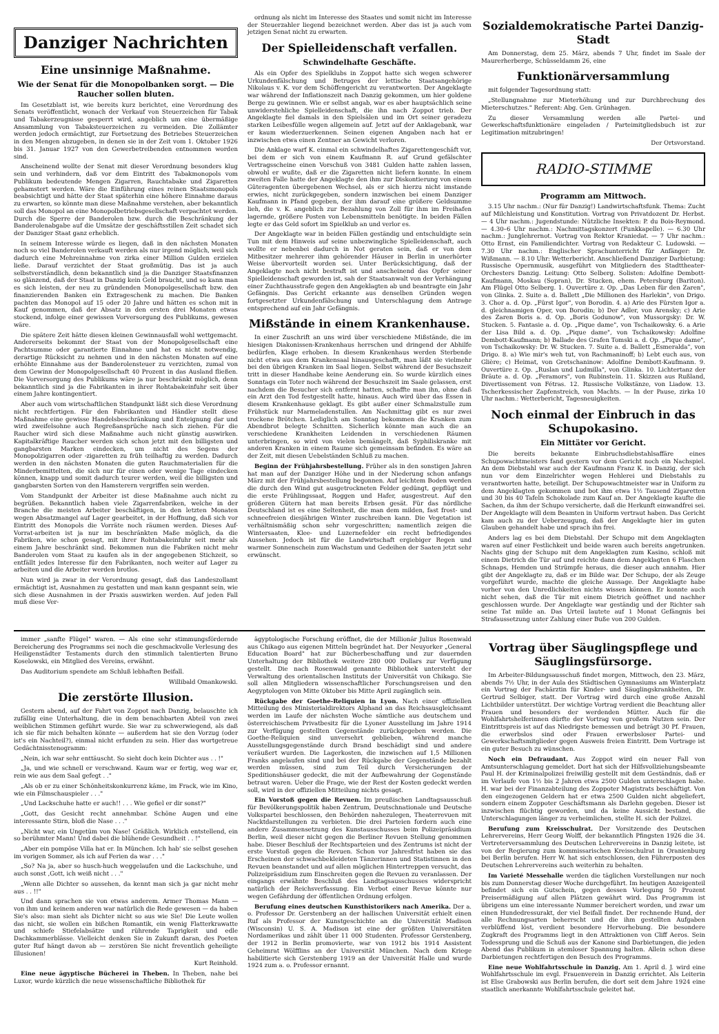Danziger Nachrichten
Eine unsinnige Maßnahme.
Wie der Senat für die Monopolbanken sorgt. — Die Raucher sollen bluten.
Im Gesetzblatt ist, wie bereits kurz berichtet, eine Verordnung des Senats veröffentlicht, wonach der Verkauf von Steuerzeichen für Tabak und Tabakerzeugnisse gesperrt wird, angeblich um eine übermäßige Ansammlung von Tabaksteuerzeichen zu vermeiden. Die Zollämter werden jedoch ermächtigt, zur Fortsetzung des Betriebes Steuerzeichen in den Mengen abzugeben, in denen sie in der Zeit vom 1. Oktober 1926 bis 31. Januar 1927 von den Gewerbetreibenden entnommen worden sind.
Anscheinend wollte der Senat mit dieser Verordnung besonders klug sein und verhindern, daß vor dem Eintritt des Tabakmonopols vom Publikum bedeutende Mengen Zigarren, Rauchtabake und Zigaretten gehamstert werden. Wäre die Einführung eines reinen Staatsmonopols beabsichtigt und hätte der Staat späterhin eine höhere Einnahme daraus zu erwarten, so könnte man diese Maßnahme verstehen, aber bekanntlich soll das Monopol an eine Monopolbetriebsgesellschaft verpachtet werden. Durch die Sperre der Banderolen bzw. durch die Beschränkung der Banderolenabgabe auf die Umsätze der geschäftsstillen Zeit schadet sich der Danziger Staat ganz erheblich.
In seinem Interesse würde es liegen, daß in den nächsten Monaten noch so viel Banderolen verkauft werden als nur irgend möglich, weil sich dadurch eine Mehreinnahme von zirka einer Million Gulden erzielen ließe. Darauf verzichtet der Staat großmütig. Das ist ja auch selbstverständlich, denn bekanntlich sind ja die Danziger Staatsfinanzen so glänzend, daß der Staat in Danzig kein Geld braucht, und so kann man es sich leisten, der neu zu gründenden Monopolgesellschaft bzw. den finanzierenden Banken ein Extrageschenk zu machen. Die Banken pachten das Monopol auf 15 oder 20 Jahre und hätten es schon mit in Kauf genommen, daß der Absatz in den ersten drei Monaten etwas stockend, infolge einer gewissen Vorversorgung des Publikums, gewesen wäre.
Die spätere Zeit hätte diesen kleinen Gewinnausfall wohl wettgemacht. Andererseits bekommt der Staat von der Monopolgesellschaft eine Pachtsumme oder garantierte Einnahme und hat es nicht notwendig, derartige Rücksicht zu nehmen und in den nächsten Monaten auf eine erhöhte Einnahme aus der Banderolensteuer zu verzichten, zumal von dem Gewinn der Monopolgesellschaft 40 Prozent in das Ausland fließen. Die Vorversorgung des Publikums wäre ja nur beschränkt möglich, denn bekanntlich sind ja die Fabrikanten in ihrer Rohtabakeinfuhr seit über einem Jahre kontingentiert.
Aber auch vom wirtschaftlichen Standpunkt läßt sich diese Verordnung nicht rechtfertigen. Für den Fabrikanten und Händler stellt diese Maßnahme eine gewisse Handelsbeschränkung und Enteignung dar und wird zweifelsohne auch Regreßansprüche nach sich ziehen. Für die Raucher wird sich diese Maßnahme auch nicht günstig auswirken. Kapitalkräftige Raucher werden sich schon jetzt mit den billigsten und gangbarsten Marken eindecken, um nicht des Segens der Monopolzigarren oder -zigaretten zu früh teilhaftig zu werden. Dadurch werden in den nächsten Monaten die guten Rauchmaterialien für die Minderbemittelten, die sich nur für einen oder wenige Tage eindecken können, knapp und somit dadurch teurer werden, weil die billigsten und gangbarsten Sorten von den Hamsterern vergriffen sein werden.
Vom Standpunkt der Arbeiter ist diese Maßnahme auch nicht zu begrüßen. Bekanntlich haben viele Zigarrenfabriken, welche in der Branche die meisten Arbeiter beschäftigen, in den letzten Monaten wegen Absatzmangel auf Lager gearbeitet, in der Hoffnung, daß sich vor Eintritt des Monopols die Vorräte noch räumen werden. Dieses Auf-Vorrat-arbeiten ist ja nur im beschränkten Maße möglich, da die Fabriken, wie schon gesagt, mit ihrer Rohtabakeinfuhr seit mehr als einem Jahre beschränkt sind. Bekommen nun die Fabriken nicht mehr Banderolen vom Staat zu kaufen als in der angegebenen Stichzeit, so entfällt jedes Interesse für den Fabrikanten, noch weiter auf Lager zu arbeiten und die Arbeiter werden brotlos.
Nun wird ja zwar in der Verordnung gesagt, daß das Landeszollamt ermächtigt ist, Ausnahmen zu gestatten und man kann gespannt sein, wie sich diese Ausnahmen in der Praxis auswirken werden. Auf jeden Fall muß diese Ver-
ordnung als nicht im Interesse des Staates und somit nicht im Interesse der Steuerzahler liegend bezeichnet werden. Aber das ist ja auch vom jetzigen Senat nicht zu erwarten.
Der Spielleidenschaft verfallen.
Schwindelhafte Geschäfte.
Als ein Opfer des Spielklubs in Zoppot hatte sich wegen schwerer Urkundenfälschung und Betruges der lettische Staatsangehörige Nikolaus v. K. vor dem Schöffengericht zu verantworten. Der Angeklagte war während der Inflationszeit nach Danzig gekommen, um hier goldene Berge zu gewinnen. Wie er selbst angab, war es aber hauptsächlich seine unwiderstehliche Spielleidenschaft, die ihn nach Zoppot trieb. Der Angeklagte fiel damals in den Spielsälen und im Ort seiner geradezu starken Leibesfülle wegen allgemein auf. Jetzt auf der Anklagebank, war er kaum wiederzuerkennen. Seinen eigenen Angaben nach hat er inzwischen etwa einen Zentner an Gewicht verloren.
Die Anklage warf K. einmal ein schwindelhaftes Zigarettengeschäft vor, bei dem er sich von einem Kaufmann R. auf Grund gefälschter Vertragsscheine einen Vorschuß von 3481 Gulden hatte zahlen lassen, obwohl er wußte, daß er die Zigaretten nicht liefern konnte. In einem zweiten Falle hatte der Angeklagte den ihm zur Diskontierung von einem Güteragenten übergebenen Wechsel, als er sich hierzu nicht imstande erwies, nicht zurückgegeben, sondern inzwischen bei einem Danziger Kaufmann in Pfand gegeben, der ihm darauf eine größere Geldsumme lieh, die v. K. angeblich zur Bezahlung von Zoll für ihm im Freihafen lagernde, größere Posten von Lebensmitteln benötigte. In beiden Fällen legte er das Geld sofort im Spielklub an und verlor es.
Der Angeklagte war in beiden Fällen geständig und entschuldigte sein Tun mit dem Hinweis auf seine unbezwingliche Spielleidenschaft, auch wollte er nebenbei dadurch in Not geraten sein, daß er von dem Mitbesitzer mehrerer ihm gehörender Häuser in Berlin in unerhörter Weise übervorteilt worden sei. Unter Berücksichtigung, daß der Angeklagte noch nicht bestraft ist und anscheinend das Opfer seiner Spielleidenschaft geworden ist, sah der Staatsanwalt von der Verhängung einer Zuchthausstrafe gegen den Angeklagten ab und beantragte ein Jahr Gefängnis. Das Gericht erkannte aus denselben Gründen wegen fortgesetzter Urkundenfälschung und Unterschlagung dem Antrage entsprechend auf ein Jahr Gefängnis.
Mißstände in einem Krankenhause.
In einer Zuschrift an uns wird über verschiedene Mißstände, die im hiesigen Diakonissen-Krankenhaus herrschen und dringend der Abhilfe bedürfen, Klage erhoben. In diesem Krankenhaus werden Sterbende nicht etwa aus dem Krankensaal hinausgeschafft, man läßt sie vielmehr bei den übrigen Kranken im Saal liegen. Selbst während der Besuchszeit tritt in dieser Handhabe keine Aenderung ein. So wurde kürzlich eines Sonntags ein Toter noch während der Besuchszeit im Saale gelassen, erst nachdem die Besucher sich entfernt hatten, schaffte man ihn, ohne daß ein Arzt den Tod festgestellt hatte, hinaus. Auch wird über das Essen in diesem Krankenhause geklagt. Es gibt außer einer Schmalzstulle zum Frühstück nur Marmeladenstullen. Am Nachmittag gibt es nur zwei trockene Brötchen. Lediglich am Sonntag bekommen die Kranken zum Abendbrot belegte Schnitten. Sicherlich könnte man auch die an verschiedene Krankheiten Leidenden in verschiedenen Räumen unterbringen, so wird von vielen bemängelt, daß Syphiliskranke mit anderen Kranken in einem Raume sich gemeinsam befinden. Es wäre an der Zeit, mit diesen Uebelständen Schluß zu machen.
Beginn der Frühjahrsbestellung. Früher als in den sonstigen Jahren hat man auf der Danziger Höhe und in der Niederung schon anfangs März mit der Frühjahrsbestellung begonnen. Auf leichtem Boden werden die durch den Wind gut ausgetrockneten Felder gedüngt, gepflügt und die erste Frühlingssaat, Roggen und Hafer, ausgestreut. Auf den größeren Gütern hat man bereits Erbsen gesät. Für das nördliche Deutschland ist es eine Seltenheit, die man dem milden, fast frost- und schneefreien diesjährigen Winter zuschreiben kann. Die Vegetation ist verhältnismäßig schon sehr vorgeschritten; namentlich zeigen die Wintersaaten, Klee- und Luzernefelder ein recht befriedigendes Aussehen. Jedoch ist für die Landwirtschaft ergiebiger Regen und warmer Sonnenschein zum Wachstum und Gedeihen der Saaten jetzt sehr erwünscht.
Sozialdemokratische Partei Danzig-Stadt
Am Donnerstag, dem 25. März, abends 7 Uhr, findet im Saale der Maurerherberge, Schüsseldamm 26, eine
Funktionärversammlung
mit folgender Tagesordnung statt:
„Stellungnahme zur Mieterhöhung und zur Durchbrechung des Mieterschutzes." Referent: Abg. Gen. Grünhagen.
Zu dieser Versammlung werden alle Partei- und Gewerkschaftsfunktionäre eingeladen / Parteimitgliedsbuch ist zur Legitimation mitzubringen!
Der Ortsvorstand.
RADIO-STIMME
Programm am Mittwoch.
3.15 Uhr nachm.: (Nur für Danzig!) Landwirtschaftsfunk. Thema: Zucht auf Milchleistung und Konstitution. Vortrag von Privatdozent Dr. Herbst. — 4 Uhr nachm.: Jugendstunde: Nützliche Insekten: P. du Bois-Reymond. — 4.30–6 Uhr nachm.: Nachmittagskonzert (Funkkapelle). — 6.30 Uhr nachm.: Junglehrernot. Vortrag von Rektor Kraniedat. — 7 Uhr nachm.: Otto Ernst, ein Familiendichter. Vortrag von Redakteur C. Ludowski. — 7.30 Uhr nachm.: Englischer Sprachunterricht für Anfänger: Dr. Wißmann. — 8.10 Uhr: Wetterbericht. Anschließend Danziger Darbietung: Russische Opernmusik, ausgeführt von Mitgliedern des Stadttheater-Orchesters Danzig. Leitung: Otto Selberg. Solisten: Adolfine Dembott-Kaufmann, Moskau (Sopran), Dr. Stucken, ehem. Petersburg (Bariton). Am Flügel Otto Selberg. 1. Ouvertüre z. Op. „Das Leben für den Zaren", von Glinka. 2. Suite a. d. Ballett „Die Millionen des Harlekin", von Drigo. 3. Chor a. d. Op. „Fürst Igor", von Borodin. 4. a) Arie des Fürsten Igor a. d. gleichnamigen Oper, von Borodin; b) Der Adler, von Arensky; c) Arie des Zaren Boris a. d. Op. „Boris Godunow", von Mussorgsky: Dr. W. Stucken. 5. Fantasie a. d. Op. „Pique dame", von Tschaikowsky. 6. a Arie der Lisa Bild a. d. Op. „Pique dame", von Tschaikowsky: Adolfine Dembott-Kaufmann; b) Ballade des Grafen Tomski a. d. Op. „Pique dame", von Tschaikowsky: Dr. W. Stucken. 7. Suite a. d. Ballett „Esmeralda", von Drigo. 8. a) Wie mir's weh tut, von Rachmaninoff; b) Lebt euch aus, von Glière; c) Heimat, von Gretschaninow: Adolfine Dembott-Kaufmann. 9. Ouvertüre z. Op. „Ruslan und Ludmilla", von Glinka. 10. Lichtertanz der Bräute a. d. Op. „Feramors", von Rubinstein. 11. Skizzen aus Rußland, Divertissement von Fétras. 12. Russische Volkstänze, von Liadow. 13. Tscherkessischer Zapfenstreich, von Machts. — In der Pause, zirka 10 Uhr nachm.: Wetterbericht, Tagesneuigkeiten.
Noch einmal der Einbruch in das Schupokasino.
Ein Mittäter vor Gericht.
Die bereits bekannte Einbruchsdiebstahlsaffäre eines Schupowachtmeisters fand gestern vor dem Gericht noch ein Nachspiel. An dem Diebstahl war auch der Kaufmann Franz K. in Danzig, der sich nun vor dem Einzelrichter wegen Hehlerei und Diebstahls zu verantworten hatte, beteiligt. Der Schupowachtmeister war in Uniform zu dem Angeklagten gekommen und bot ihm etwa 1½ Tausend Zigaretten und 30 bis 40 Tafeln Schokolade zum Kauf an. Der Angeklagte kaufte die Sachen, da ihm der Schupo versicherte, daß die Herkunft einwandfrei sei. Der Angeklagte will dem Beamten in Uniform vertraut haben. Das Gericht kam auch zu der Ueberzeugung, daß der Angeklagte hier im guten Glauben gehandelt habe und sprach ihn frei.
Anders lag es bei dem Diebstahl. Der Schupo mit dem Angeklagten waren auf einer Festlichkeit und beide waren auch bereits angetrunken. Nachts ging der Schupo mit dem Angeklagten zum Kasino, schloß mit einem Dietrich die Tür auf und reichte dann dem Angeklagten 6 Flaschen Schnaps, Hemden und Strümpfe heraus, die dieser auch annahm. Hier gibt der Angeklagte zu, daß er im Bilde war. Der Schupo, der als Zeuge vorgeführt wurde, machte die gleiche Aussage. Der Angeklagte habe vorher von den Unredlichkeiten nichts wissen können. Er konnte auch nicht sehen, daß die Tür mit einem Dietrich geöffnet und nachher geschlossen wurde. Der Angeklagte war geständig und der Richter sah seine Tat milde an. Das Urteil lautete auf 1 Monat Gefängnis bei Strafaussetzung unter Zahlung einer Buße von 200 Gulden.
immer „sanfte Flügel" waren. — Als eine sehr stimmungsfördernde Bereicherung des Programms sei noch die geschmackvolle Verlesung des Heiligenstädter Testaments durch den stimmlich talentierten Bruno Koselowski, ein Mitglied des Vereins, erwähnt.
Das Auditorium spendete am Schluß lebhaften Beifall.
Willibald Omankowski.
Die zerstörte Illusion.
Gestern abend, auf der Fahrt von Zoppot nach Danzig, belauschte ich zufällig eine Unterhaltung, die in dem benachbarten Abteil von zwei weiblichen Stimmen geführt wurde. Sie war zu schwerwiegend, als daß ich sie für mich behalten könnte — außerdem hat sie den Vorzug (oder ist's ein Nachteil?), einmal nicht erfunden zu sein. Hier das wortgetreue Gedächtnisstenogramm:
„Nein, ich war sehr enttäuscht. So sieht doch kein Dichter aus . . !"
„Ja, und wie schnell er verschwand. Kaum war er fertig, weg war er, rein wie aus dem Saal gefegt . ."
„Als ob er zu einer Schönheitskonkurrenz käme, im Frack, wie im Kino, wie ein Filmschauspieler . . ."
„Und Lackschuhe hatte er auch!! . . . Wie gefiel er dir sonst?"
„Gott, das Gesicht recht annehmbar. Schöne Augen und eine interessante Stirn, bloß die Nase . . ."
„Nicht war, ein Ungetüm von Nase! Gräßlich. Wirklich entstellend, ein so berühmter Mann! Und dabei die blühende Gesundheit . . !"
„Aber ein pompöse Villa hat er. In München. Ich hab' sie selbst gesehen im vorigen Sommer, als ich auf Ferien da war . . ."
„So? Na ja, aber so husch-huch weggelaufen und die Lackschuhe, und auch sonst ‚Gott, ich weiß nicht . . ."
„Wenn alle Dichter so aussehen, da kennt man sich ja gar nicht mehr aus . . !!"
Und dann sprachen sie von etwas anderem. Armer Thomas Mann — von ihm und keinem anderen war natürlich die Rede gewesen — da haben Sie's also: man sieht als Dichter nicht so aus wie Sie! Die Leute wollen das nicht, sie wollen ein bißchen Romantik, ein wenig Flatterkrawatte und schiefe Stiefelabsätze und rührende Taprigkeit und edle Dachkammerblässe. Vielleicht denken Sie in Zukunft daran, des Poeten guter Ruf hängt davon ab — zerstören Sie nicht freventlich geheiligte Illusionen!
Kurt Reinhold.
Eine neue ägyptische Bücherei in Theben. In Theben, nahe bei Luxor, wurde kürzlich die neue wissenschaftliche Bibliothek für
ägyptologische Forschung eröffnet, die der Millionär Julius Rosenwald aus Chikago aus eigenen Mitteln begründet hat. Der Neuyorker „General Education Board" hat zur Bücherbeschaffung und zur dauernden Unterhaltung der Bibliothek weitere 280 000 Dollars zur Verfügung gestellt. Die nach Rosenwald genannte Bibliothek untersteht der Verwaltung des orientalischen Instituts der Universität von Chikago. Sie soll allen Mitgliedern wissenschaftlicher Forschungsreisen und den Aegyptologen von Mitte Oktober bis Mitte April zugänglich sein.
Rückgabe der Goethe-Reliquien in Lyon. Nach einer offiziellen Mitteilung des Ministerialdirektors Alphand an das Reichsausgleichsamt werden im Laufe der nächsten Woche sämtliche aus deutschem und österreichischem Privatbesitz für die Lyoner Ausstellung im Jahre 1914 zur Verfügung gestellten Gegenstände zurückgegeben werden. Die Goethe-Reliquien sind unversehrt geblieben, während manche Ausstellungsgegenstände durch Brand beschädigt sind und andere veräußert wurden. Die Lagerkosten, die inzwischen auf 1,5 Millionen Franks angelaufen sind und bei der Rückgabe der Gegenstände bezahlt werden müssen, sind zum Teil durch Versicherungen der Speditionshäuser gedeckt, die mit der Aufbewahrung der Gegenstände betraut waren. Ueber die Frage, wie der Rest der Kosten gedeckt werden soll, wird in der offiziellen Mitteilung nichts gesagt.
Ein Vorstoß gegen die Revuen. Im preußischen Landtagsausschuß für Bevölkerungspolitik haben Zentrum, Deutschnationale und Deutsche Volkspartei beschlossen, den Behörden nahezulegen, Theaterrevuen mit Nacktdarstellungen zu verbieten. Die drei Parteien fordern auch eine andere Zusammensetzung des Kunstausschusses beim Polizeipräsidium Berlin, weil dieser nicht gegen die Berliner Revuen Stellung genommen habe. Dieser Beschluß der Rechtsparteien und des Zentrums ist nicht der erste Vorstoß gegen die Revuen. Schon vor Jahresfrist haben sie das Erscheinen der schwachbekleideten Tänzerinnen und Statistinnen in den Revuen beanstandet und auf allen möglichen Hintertreppen versucht, das Polizeipräsidium zum Einschreiten gegen die Revuen zu veranlassen. Der eingangs erwähnte Beschluß des Landtagsausschusses widerspricht natürlich der Reichsverfassung. Ein Verbot einer Revue könnte nur wegen Gefährdung der öffentlichen Ordnung erfolgen.
Berufung eines deutschen Kunsthistorikers nach Amerika. Der a. o. Professor Dr. Gerstenberg an der hallischen Universität erhielt einen Ruf als Professor der Kunstgeschichte an die Universität Madison (Wisconsin) U. S. A. Madison ist eine der größten Universitäten Nordamerikas und zählt über 11 000 Studenten. Professor Gerstenberg, der 1912 in Berlin promovierte, war von 1912 bis 1914 Assistent Geheimrat Wölfflins an der Universität München. Nach dem Kriege habilitierte sich Gerstenberg 1919 an der Universität Halle und wurde 1924 zum a. o. Professor ernannt.
Vortrag über Säuglingspflege und Säuglingsfürsorge.
Im Arbeiter-Bildungsausschuß findet morgen, Mittwoch, den 23. März, abends 7½ Uhr, in der Aula des Städtischen Gymnasiums am Winterplatz ein Vortrag der Fachärztin für Kinder- und Säuglingskrankheiten, Dr. Gertrud Selbiger, statt. Der Vortrag wird durch eine große Anzahl Lichtbilder unterstützt. Der wichtige Vortrag verdient die Beachtung aller Frauen und besonders der werdenden Mütter. Auch für die Wohlfahrtshelferinnen dürfte der Vortrag von großem Nutzen sein. Der Eintrittspreis ist auf das Niedrigste bemessen und beträgt 30 Pf. Frauen, die erwerbslos sind oder Frauen erwerbsloser Partei- und Gewerkschaftsmitglieder gegen Ausweis freien Eintritt. Dem Vortrage ist ein guter Besuch zu wünschen.
Noch ein Defraudant. Aus Zoppot wird ein neuer Fall von Amtsunterschlagung gemeldet. Dort hat sich der Hilfsvollziehungsbeamte Paul H. der Kriminalpolizei freiwillig gestellt mit dem Geständnis, daß er im Verlaufe von 1½ bis 2 Jahren etwa 2500 Gulden unterschlagen habe. H. war bei der Finanzabteilung des Zoppoter Magistrats beschäftigt. Von den eingezogenen Geldern hat er etwa 2500 Gulden nicht abgeliefert, sondern einem Zoppoter Geschäftsmann als Darlehn gegeben. Dieser ist inzwischen flüchtig geworden, und da keine Aussicht bestand, die Unterschlagungen länger zu verheimlichen, stellte H. sich der Polizei.
Berufung zum Kreisschulrat. Der Vorsitzende des Deutschen Lehrervereins, Herr Georg Wolff, der bekanntlich Pfingsten 1926 die 34. Vertreterversammlung des Deutschen Lehrervereins in Danzig leitete, ist von der Regierung zum kommissarischen Kreisschulrat in Oranienburg bei Berlin berufen. Herr W. hat sich entschlossen, den Führerposten des Deutschen Lehrervereins auch weiterhin zu behalten.
Im Varieté Messehalle werden die täglichen Vorstellungen nur noch bis zum Donnerstag dieser Woche durchgeführt. Im heutigen Anzeigenteil befindet sich ein Gutschein, gegen dessen Vorlegung 50 Prozent Preisermäßigung auf allen Plätzen gewährt wird. Das Programm ist übrigens um eine interessante Nummer bereichert worden, und zwar um einen Hundedressurakt, der viel Beifall findet. Der rechnende Hund, der alle Rechnungsarten beherrscht und die ihm gestellten Aufgaben verblüffend löst, verdient besondere Hervorhebung. Die besondere Zugkraft des Programms liegt in den Attraktionen von Cliff Aeros. Sein Todessprung und die Schuß aus der Kanone sind Darbietungen, die jeden Abend das Publikum in atemloser Spannung halten. Allein schon diese Darbietungen rechtfertigen den Besuch des Programms.
Eine neue Wohlfahrtsschule in Danzig. Am 1. April d. J. wird eine Wohlfahrtsschule im evgl. Frauenverein in Danzig errichtet. Als Leiterin ist Else Grabowski aus Berlin berufen, die dort seit dem Jahre 1924 eine staatlich anerkannte Wohlfahrtsschule geleitet hat.